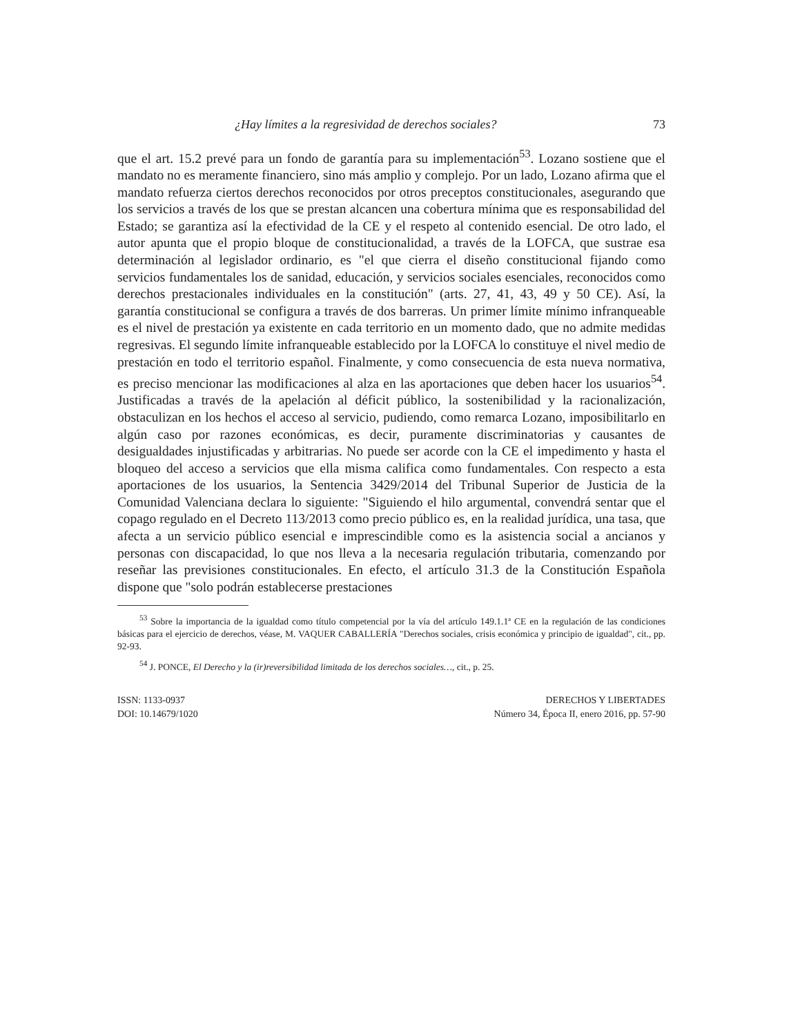¿Hay límites a la regresividad de derechos sociales? 73
que el art. 15.2 prevé para un fondo de garantía para su implementación<sup>53</sup>. Lozano sostiene que el mandato no es meramente financiero, sino más amplio y complejo. Por un lado, Lozano afirma que el mandato refuerza ciertos derechos reconocidos por otros preceptos constitucionales, asegurando que los servicios a través de los que se prestan alcancen una cobertura mínima que es responsabilidad del Estado; se garantiza así la efectividad de la CE y el respeto al contenido esencial. De otro lado, el autor apunta que el propio bloque de constitucionalidad, a través de la LOFCA, que sustrae esa determinación al legislador ordinario, es "el que cierra el diseño constitucional fijando como servicios fundamentales los de sanidad, educación, y servicios sociales esenciales, reconocidos como derechos prestacionales individuales en la constitución" (arts. 27, 41, 43, 49 y 50 CE). Así, la garantía constitucional se configura a través de dos barreras. Un primer límite mínimo infranqueable es el nivel de prestación ya existente en cada territorio en un momento dado, que no admite medidas regresivas. El segundo límite infranqueable establecido por la LOFCA lo constituye el nivel medio de prestación en todo el territorio español. Finalmente, y como consecuencia de esta nueva normativa, es preciso mencionar las modificaciones al alza en las aportaciones que deben hacer los usuarios<sup>54</sup>. Justificadas a través de la apelación al déficit público, la sostenibilidad y la racionalización, obstaculizan en los hechos el acceso al servicio, pudiendo, como remarca Lozano, imposibilitarlo en algún caso por razones económicas, es decir, puramente discriminatorias y causantes de desigualdades injustificadas y arbitrarias. No puede ser acorde con la CE el impedimento y hasta el bloqueo del acceso a servicios que ella misma califica como fundamentales. Con respecto a esta aportaciones de los usuarios, la Sentencia 3429/2014 del Tribunal Superior de Justicia de la Comunidad Valenciana declara lo siguiente: "Siguiendo el hilo argumental, convendrá sentar que el copago regulado en el Decreto 113/2013 como precio público es, en la realidad jurídica, una tasa, que afecta a un servicio público esencial e imprescindible como es la asistencia social a ancianos y personas con discapacidad, lo que nos lleva a la necesaria regulación tributaria, comenzando por reseñar las previsiones constitucionales. En efecto, el artículo 31.3 de la Constitución Española dispone que "solo podrán establecerse prestaciones
<sup>53</sup> Sobre la importancia de la igualdad como título competencial por la vía del artículo 149.1.1ª CE en la regulación de las condiciones básicas para el ejercicio de derechos, véase, M. VAQUER CABALLERÍA "Derechos sociales, crisis económica y principio de igualdad", cit., pp. 92-93.
<sup>54</sup> J. PONCE, El Derecho y la (ir)reversibilidad limitada de los derechos sociales…, cit., p. 25.
ISSN: 1133-0937
DOI: 10.14679/1020
DERECHOS Y LIBERTADES
Número 34, Época II, enero 2016, pp. 57-90